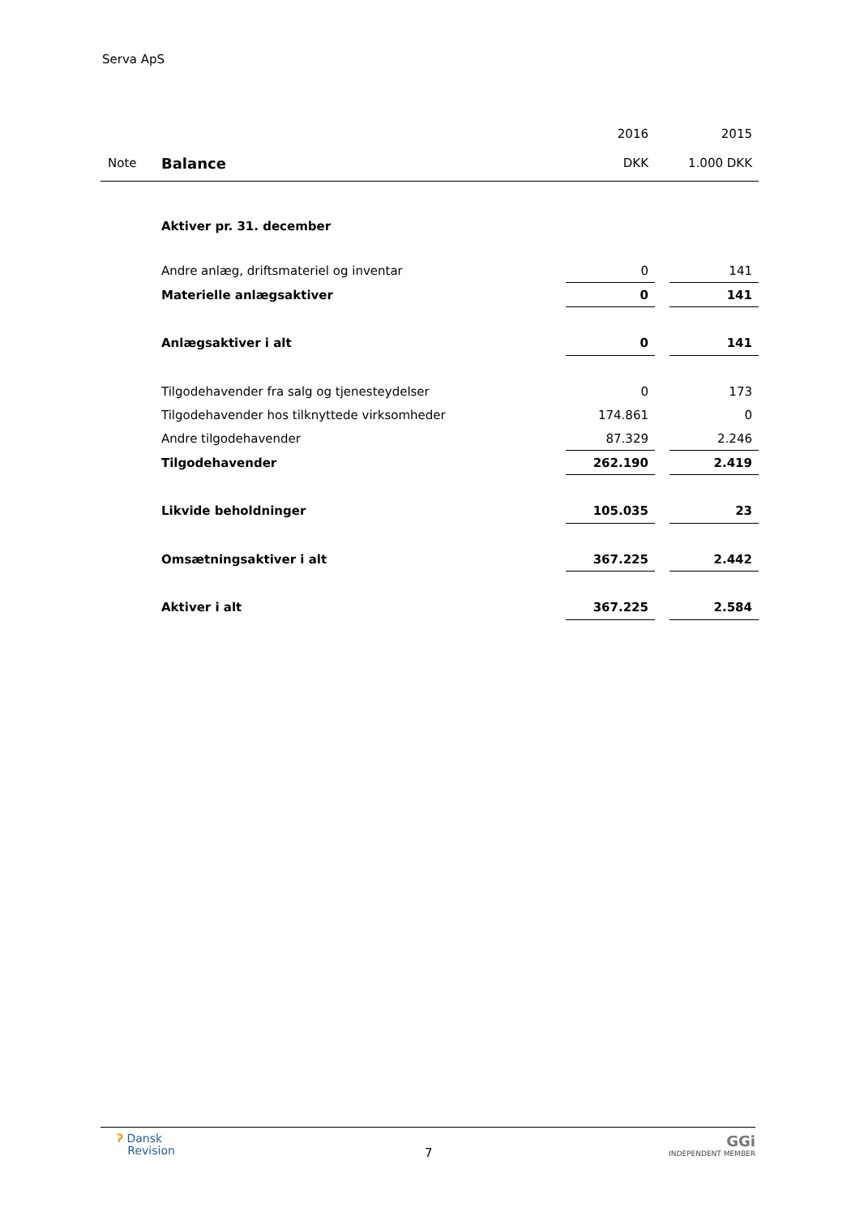Serva ApS
| | | 2016 | | 2015 |
| Note | Balance | DKK | | 1.000 DKK |
| | Aktiver pr. 31. december | | | |
| | Andre anlæg, driftsmateriel og inventar | 0 | | 141 |
| | Materielle anlægsaktiver | 0 | | 141 |
| | Anlægsaktiver i alt | 0 | | 141 |
| | Tilgodehavender fra salg og tjenesteydelser | 0 | | 173 |
| | Tilgodehavender hos tilknyttede virksomheder | 174.861 | | 0 |
| | Andre tilgodehavender | 87.329 | | 2.246 |
| | Tilgodehavender | 262.190 | | 2.419 |
| | Likvide beholdninger | 105.035 | | 23 |
| | Omsætningsaktiver i alt | 367.225 | | 2.442 |
| | Aktiver i alt | 367.225 | | 2.584 |
ʔ Dansk
Revision
7
GGi
INDEPENDENT MEMBER